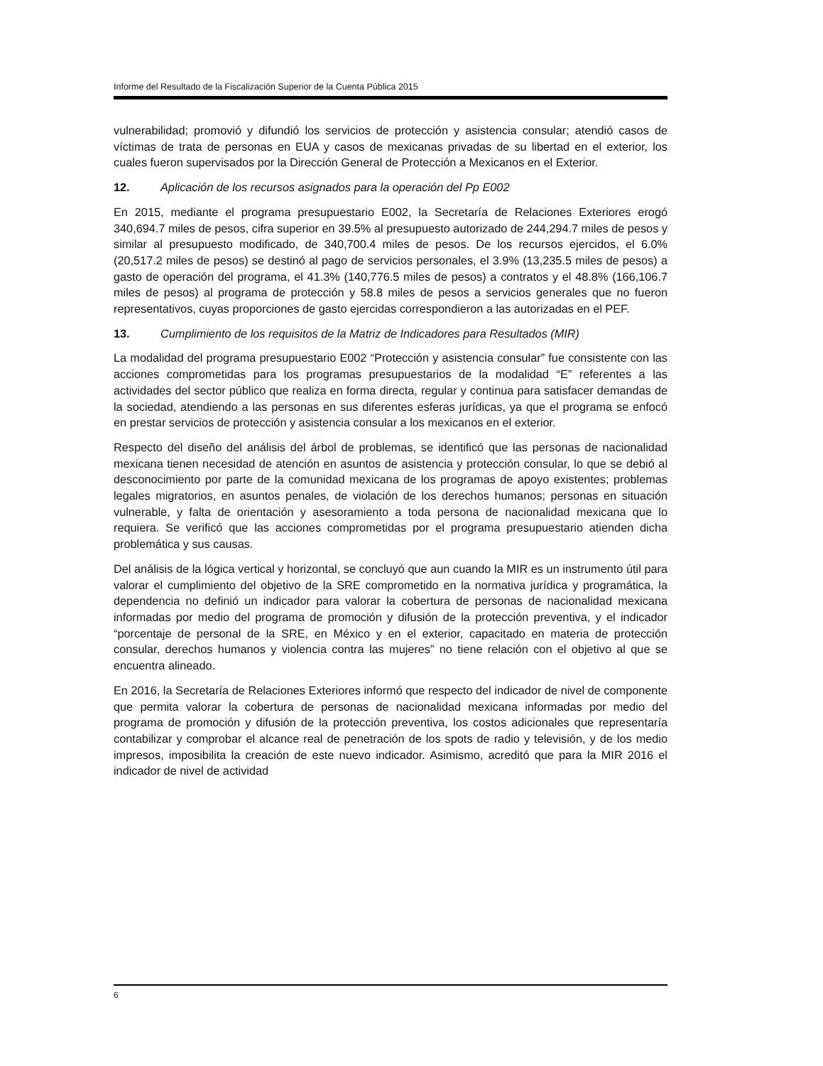Informe del Resultado de la Fiscalización Superior de la Cuenta Pública 2015
vulnerabilidad; promovió y difundió los servicios de protección y asistencia consular; atendió casos de víctimas de trata de personas en EUA y casos de mexicanas privadas de su libertad en el exterior, los cuales fueron supervisados por la Dirección General de Protección a Mexicanos en el Exterior.
12. Aplicación de los recursos asignados para la operación del Pp E002
En 2015, mediante el programa presupuestario E002, la Secretaría de Relaciones Exteriores erogó 340,694.7 miles de pesos, cifra superior en 39.5% al presupuesto autorizado de 244,294.7 miles de pesos y similar al presupuesto modificado, de 340,700.4 miles de pesos. De los recursos ejercidos, el 6.0% (20,517.2 miles de pesos) se destinó al pago de servicios personales, el 3.9% (13,235.5 miles de pesos) a gasto de operación del programa, el 41.3% (140,776.5 miles de pesos) a contratos y el 48.8% (166,106.7 miles de pesos) al programa de protección y 58.8 miles de pesos a servicios generales que no fueron representativos, cuyas proporciones de gasto ejercidas correspondieron a las autorizadas en el PEF.
13. Cumplimiento de los requisitos de la Matriz de Indicadores para Resultados (MIR)
La modalidad del programa presupuestario E002 “Protección y asistencia consular” fue consistente con las acciones comprometidas para los programas presupuestarios de la modalidad “E” referentes a las actividades del sector público que realiza en forma directa, regular y continua para satisfacer demandas de la sociedad, atendiendo a las personas en sus diferentes esferas jurídicas, ya que el programa se enfocó en prestar servicios de protección y asistencia consular a los mexicanos en el exterior.
Respecto del diseño del análisis del árbol de problemas, se identificó que las personas de nacionalidad mexicana tienen necesidad de atención en asuntos de asistencia y protección consular, lo que se debió al desconocimiento por parte de la comunidad mexicana de los programas de apoyo existentes; problemas legales migratorios, en asuntos penales, de violación de los derechos humanos; personas en situación vulnerable, y falta de orientación y asesoramiento a toda persona de nacionalidad mexicana que lo requiera. Se verificó que las acciones comprometidas por el programa presupuestario atienden dicha problemática y sus causas.
Del análisis de la lógica vertical y horizontal, se concluyó que aun cuando la MIR es un instrumento útil para valorar el cumplimiento del objetivo de la SRE comprometido en la normativa jurídica y programática, la dependencia no definió un indicador para valorar la cobertura de personas de nacionalidad mexicana informadas por medio del programa de promoción y difusión de la protección preventiva, y el indicador “porcentaje de personal de la SRE, en México y en el exterior, capacitado en materia de protección consular, derechos humanos y violencia contra las mujeres” no tiene relación con el objetivo al que se encuentra alineado.
En 2016, la Secretaría de Relaciones Exteriores informó que respecto del indicador de nivel de componente que permita valorar la cobertura de personas de nacionalidad mexicana informadas por medio del programa de promoción y difusión de la protección preventiva, los costos adicionales que representaría contabilizar y comprobar el alcance real de penetración de los spots de radio y televisión, y de los medio impresos, imposibilita la creación de este nuevo indicador. Asimismo, acreditó que para la MIR 2016 el indicador de nivel de actividad
6